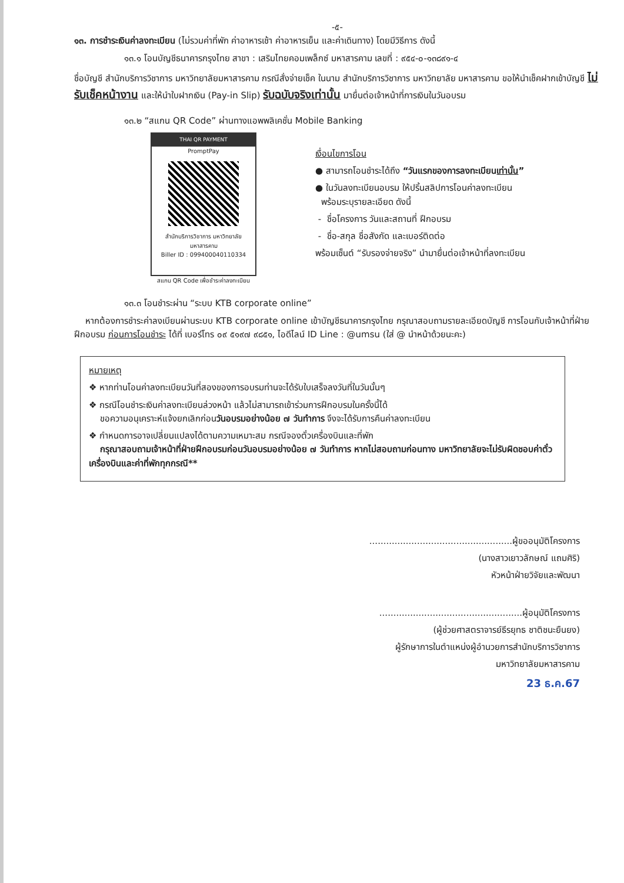-๕-
๑๓. การชำระเงินค่าลงทะเบียน (ไม่รวมค่าที่พัก ค่าอาหารเช้า ค่าอาหารเย็น และค่าเดินทาง) โดยมีวิธีการ ดังนี้
๑๓.๑ โอนบัญชีธนาคารกรุงไทย สาขา : เสริมไทยคอมเพล็กซ์ มหาสารคาม เลขที่ : ๙๕๔-๐-๑๓๘๙๑-๔
ชื่อบัญชี สำนักบริการวิชาการ มหาวิทยาลัยมหาสารคาม กรณีสั่งจ่ายเช็ค ในนาม สำนักบริการวิชาการ มหาวิทยาลัย มหาสารคาม ขอให้นำเช็คฝากเข้าบัญชี ไม่รับเช็คหน้างาน และให้นำใบฝากเงิน (Pay-in Slip) รับฉบับจริงเท่านั้น มายื่นต่อเจ้าหน้าที่การเงินในวันอบรม
๑๓.๒ “สแกน QR Code” ผ่านทางแอพพลิเคชั่น Mobile Banking
THAI QR PAYMENT
PromptPay
สำนักบริการวิชาการ มหาวิทยาลัยมหาสารคาม
Biller ID : 099400040110334
สแกน QR Code เพื่อชำระค่าลงทะเบียน
เงื่อนไขการโอน
● สามารถโอนชำระได้ถึง “วันแรกของการลงทะเบียนเท่านั้น”
● ในวันลงทะเบียนอบรม ให้ปริ้นสลิปการโอนค่าลงทะเบียน
พร้อมระบุรายละเอียด ดังนี้
- ชื่อโครงการ วันและสถานที่ ฝึกอบรม
- ชื่อ-สกุล ชื่อสังกัด และเบอร์ติดต่อ
พร้อมเซ็นต์ “รับรองจ่ายจริง” นำมายื่นต่อเจ้าหน้าที่ลงทะเบียน
๑๓.๓ โอนชำระผ่าน “ระบบ KTB corporate online”
หากต้องการชำระค่าลงเบียนผ่านระบบ KTB corporate online เข้าบัญชีธนาคารกรุงไทย กรุณาสอบถามรายละเอียดบัญชี การโอนกับเจ้าหน้าที่ฝ่ายฝึกอบรม ก่อนการโอนชำระ ได้ที่ เบอร์โทร ๐๙ ๕๑๙๗ ๙๘๕๑, ไอดีไลน์ ID Line : @umsu (ใส่ @ นำหน้าด้วยนะคะ)
หมายเหตุ
❖ หากท่านโอนค่าลงทะเบียนวันที่สองของการอบรมท่านจะได้รับใบเสร็จลงวันที่ในวันนั้นๆ
❖ กรณีโอนชำระเงินค่าลงทะเบียนล่วงหน้า แล้วไม่สามารถเข้าร่วมการฝึกอบรมในครั้งนี้ได้
ขอความอนุเคราะห์แจ้งยกเลิกก่อนวันอบรมอย่างน้อย ๗ วันทำการ จึงจะได้รับการคืนค่าลงทะเบียน
❖ กำหนดการอาจเปลี่ยนแปลงได้ตามความเหมาะสม กรณีจองตั๋วเครื่องบินและที่พัก
กรุณาสอบถามเจ้าหน้าที่ฝ่ายฝึกอบรมก่อนวันอบรมอย่างน้อย ๗ วันทำการ หากไม่สอบถามก่อนทาง มหาวิทยาลัยจะไม่รับผิดชอบค่าตั๋วเครื่องบินและค่าที่พักทุกกรณี**
...................................................ผู้ขออนุมัติโครงการ
(นางสาวเยาวลักษณ์ แถมศิริ)
หัวหน้าฝ่ายวิจัยและพัฒนา
...................................................ผู้อนุมัติโครงการ
(ผู้ช่วยศาสตราจารย์ธีรยุทธ ชาติชนะยืนยง)
ผู้รักษาการในตำแหน่งผู้อำนวยการสำนักบริการวิชาการ
มหาวิทยาลัยมหาสารคาม
23 ธ.ค.67